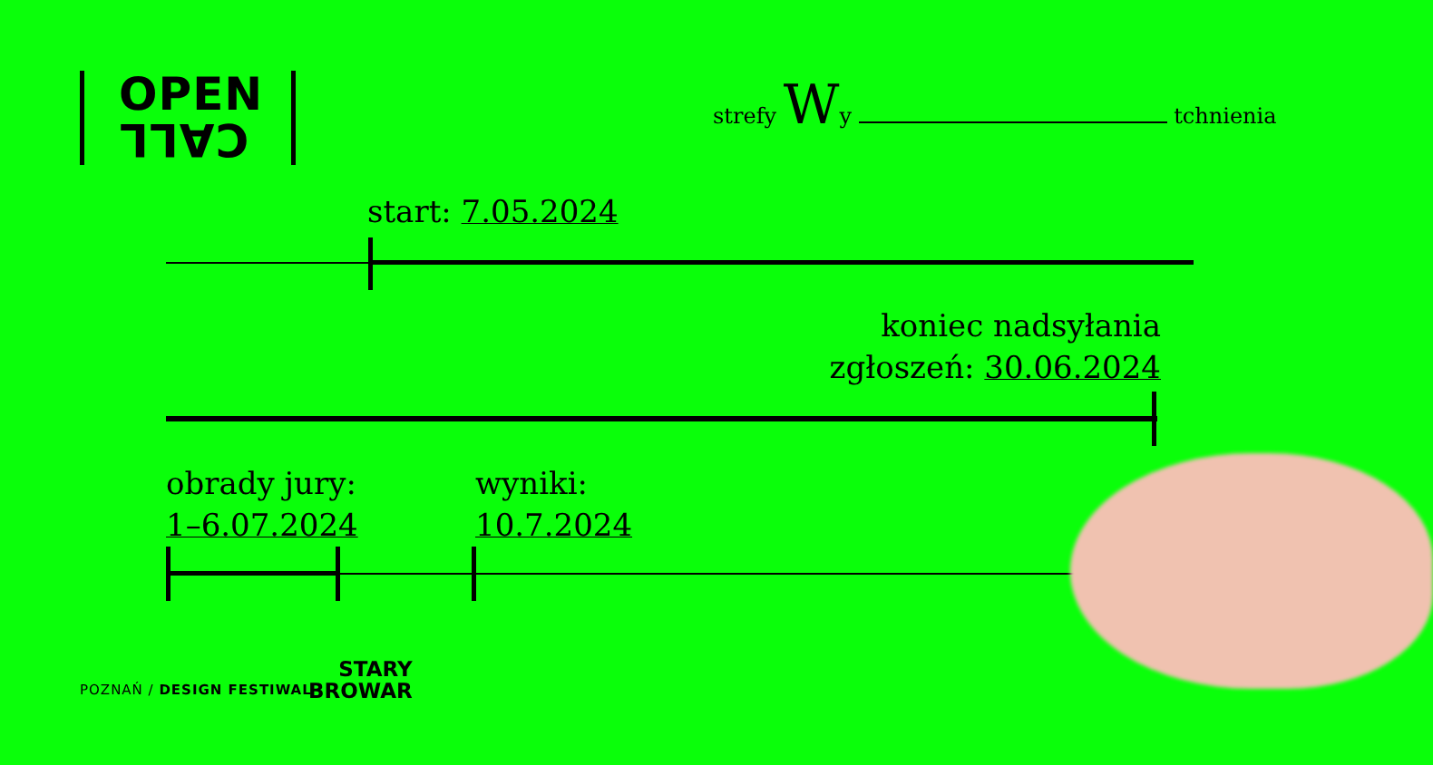OPEN
CALL
strefy Wy tchnienia
start: 7.05.2024
koniec nadsyłania
zgłoszeń: 30.06.2024
obrady jury:
1–6.07.2024
wyniki:
10.7.2024
POZNAŃ / DESIGN FESTIWAL
STARY
BROWAR